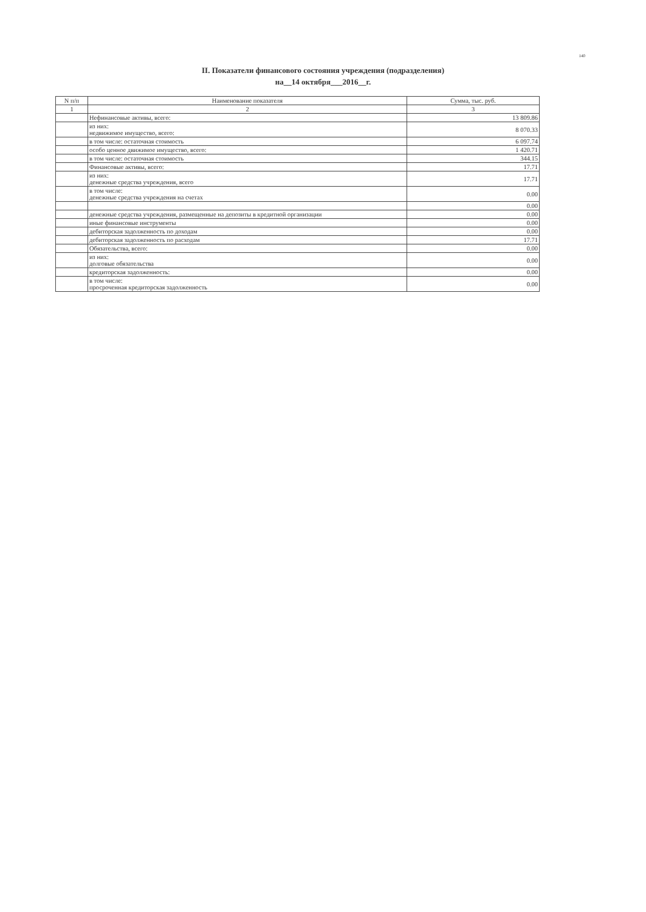140
II. Показатели финансового состояния учреждения (подразделения)
на__14 октября___2016__г.
| N п/п | Наименование показателя | Сумма, тыс. руб. |
| --- | --- | --- |
| 1 | 2 | 3 |
| | Нефинансовые активы, всего: | 13 809.86 |
| | из них: недвижимое имущество, всего: | 8 070.33 |
| | в том числе: остаточная стоимость | 6 097.74 |
| | особо ценное движимое имущество, всего: | 1 420.71 |
| | в том числе: остаточная стоимость | 344.15 |
| | Финансовые активы, всего: | 17.71 |
| | из них: денежные средства учреждения, всего | 17.71 |
| | в том числе: денежные средства учреждения на счетах | 0.00 |
| | | 0.00 |
| | денежные средства учреждения, размещенные на депозиты в кредитной организации | 0.00 |
| | иные финансовые инструменты | 0.00 |
| | дебиторская задолженность по доходам | 0.00 |
| | дебиторская задолженность по расходам | 17.71 |
| | Обязательства, всего: | 0.00 |
| | из них: долговые обязательства | 0.00 |
| | кредиторская задолженность: | 0.00 |
| | в том числе: просроченная кредиторская задолженность | 0.00 |